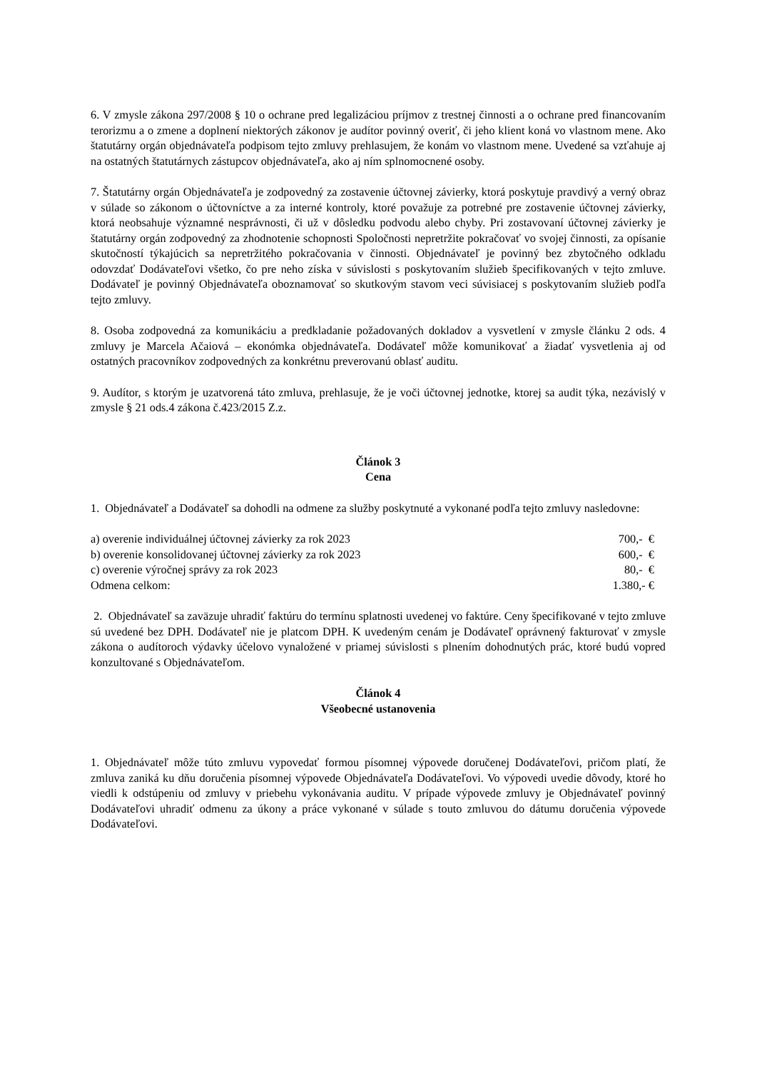6. V zmysle zákona 297/2008 § 10 o ochrane pred legalizáciou príjmov z trestnej činnosti a o ochrane pred financovaním terorizmu a o zmene a doplnení niektorých zákonov je audítor povinný overiť, či jeho klient koná vo vlastnom mene. Ako štatutárny orgán objednávateľa podpisom tejto zmluvy prehlasujem, že konám vo vlastnom mene. Uvedené sa vzťahuje aj na ostatných štatutárnych zástupcov objednávateľa, ako aj ním splnomocnené osoby.
7. Štatutárny orgán Objednávateľa je zodpovedný za zostavenie účtovnej závierky, ktorá poskytuje pravdivý a verný obraz v súlade so zákonom o účtovníctve a za interné kontroly, ktoré považuje za potrebné pre zostavenie účtovnej závierky, ktorá neobsahuje významné nesprávnosti, či už v dôsledku podvodu alebo chyby. Pri zostavovaní účtovnej závierky je štatutárny orgán zodpovedný za zhodnotenie schopnosti Spoločnosti nepretržite pokračovať vo svojej činnosti, za opísanie skutočností týkajúcich sa nepretržitého pokračovania v činnosti. Objednávateľ je povinný bez zbytočného odkladu odovzdať Dodávateľovi všetko, čo pre neho získa v súvislosti s poskytovaním služieb špecifikovaných v tejto zmluve. Dodávateľ je povinný Objednávateľa oboznamovať so skutkovým stavom veci súvisiacej s poskytovaním služieb podľa tejto zmluvy.
8. Osoba zodpovedná za komunikáciu a predkladanie požadovaných dokladov a vysvetlení v zmysle článku 2 ods. 4 zmluvy je Marcela Ačaiová – ekonómka objednávateľa. Dodávateľ môže komunikovať a žiadať vysvetlenia aj od ostatných pracovníkov zodpovedných za konkrétnu preverovanú oblasť auditu.
9. Audítor, s ktorým je uzatvorená táto zmluva, prehlasuje, že je voči účtovnej jednotke, ktorej sa audit týka, nezávislý v zmysle § 21 ods.4 zákona č.423/2015 Z.z.
Článok 3
Cena
1. Objednávateľ a Dodávateľ sa dohodli na odmene za služby poskytnuté a vykonané podľa tejto zmluvy nasledovne:
| a) overenie individuálnej účtovnej závierky za rok 2023 | 700,- € |
| b) overenie konsolidovanej účtovnej závierky za rok 2023 | 600,- € |
| c) overenie výročnej správy za rok 2023 | 80,- € |
| Odmena celkom: | 1.380,- € |
2. Objednávateľ sa zaväzuje uhradiť faktúru do termínu splatnosti uvedenej vo faktúre. Ceny špecifikované v tejto zmluve sú uvedené bez DPH. Dodávateľ nie je platcom DPH. K uvedeným cenám je Dodávateľ oprávnený fakturovať v zmysle zákona o audítoroch výdavky účelovo vynaložené v priamej súvislosti s plnením dohodnutých prác, ktoré budú vopred konzultované s Objednávateľom.
Článok 4
Všeobecné ustanovenia
1. Objednávateľ môže túto zmluvu vypovedať formou písomnej výpovede doručenej Dodávateľovi, pričom platí, že zmluva zaniká ku dňu doručenia písomnej výpovede Objednávateľa Dodávateľovi. Vo výpovedi uvedie dôvody, ktoré ho viedli k odstúpeniu od zmluvy v priebehu vykonávania auditu. V prípade výpovede zmluvy je Objednávateľ povinný Dodávateľovi uhradiť odmenu za úkony a práce vykonané v súlade s touto zmluvou do dátumu doručenia výpovede Dodávateľovi.